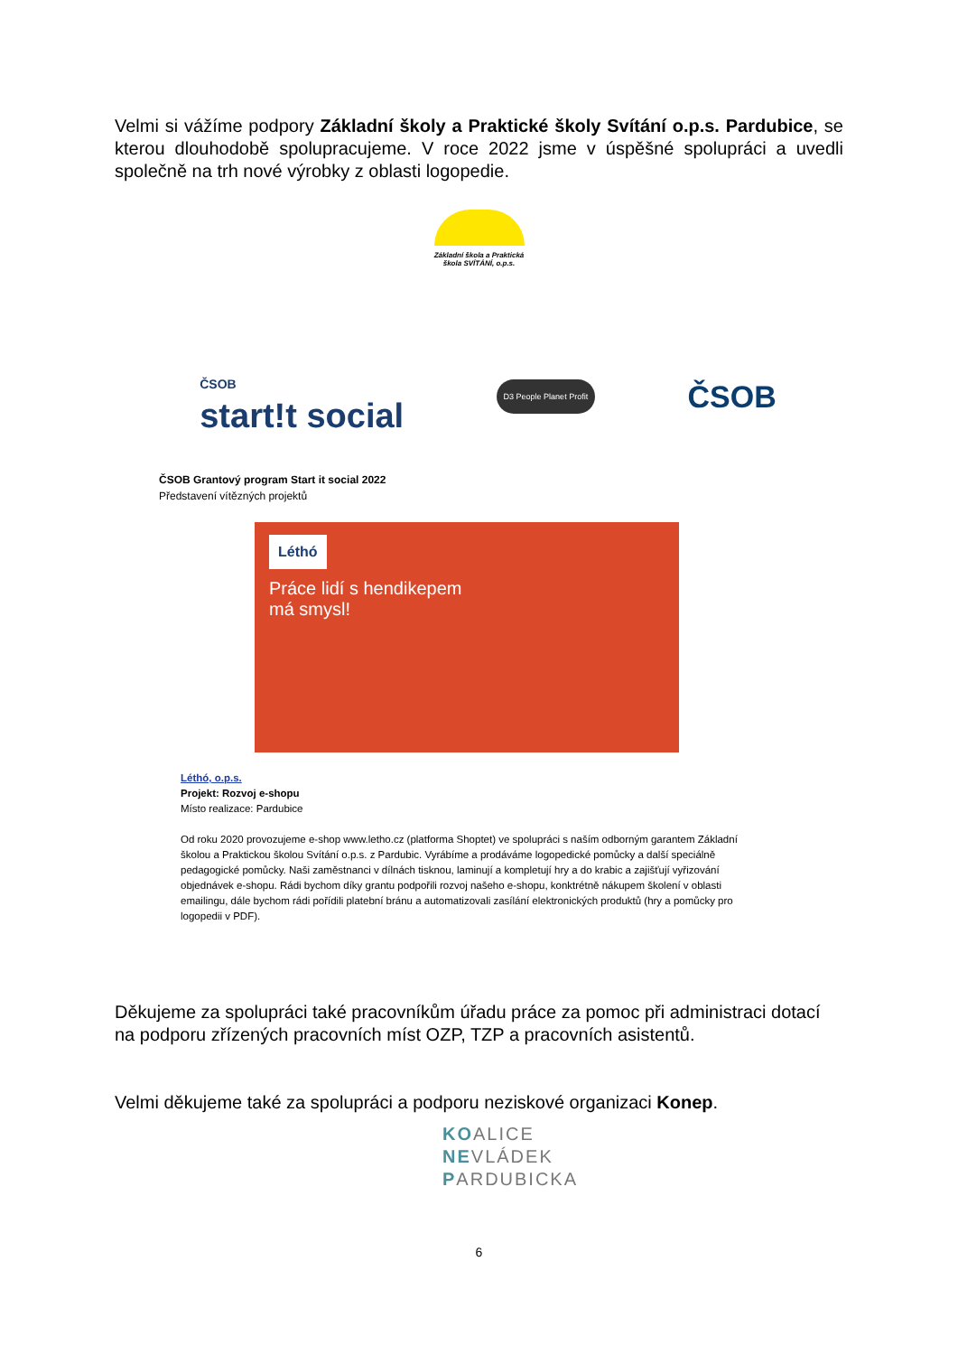Velmi si vážíme podpory Základní školy a Praktické školy Svítání o.p.s. Pardubice, se kterou dlouhodobě spolupracujeme. V roce 2022 jsme v úspěšné spolupráci a uvedli společně na trh nové výrobky z oblasti logopedie.
Základní škola a Praktická
škola SVÍTÁNÍ, o.p.s.
ČSOB
start!t social
D3 People Planet Profit
ČSOB
ČSOB Grantový program Start it social 2022
Představení vítězných projektů
Léthó
Práce lidí s hendikepem
má smysl!
Léthó, o.p.s.
Projekt: Rozvoj e-shopu
Místo realizace: Pardubice
Od roku 2020 provozujeme e-shop www.letho.cz (platforma Shoptet) ve spolupráci s naším odborným garantem Základní školou a Praktickou školou Svítání o.p.s. z Pardubic. Vyrábíme a prodáváme logopedické pomůcky a další speciálně pedagogické pomůcky. Naši zaměstnanci v dílnách tisknou, laminují a kompletují hry a do krabic a zajišťují vyřizování objednávek e-shopu. Rádi bychom díky grantu podpořili rozvoj našeho e-shopu, konktrétně nákupem školení v oblasti emailingu, dále bychom rádi pořídili platební bránu a automatizovali zasílání elektronických produktů (hry a pomůcky pro logopedii v PDF).
Děkujeme za spolupráci také pracovníkům úřadu práce za pomoc při administraci dotací na podporu zřízených pracovních míst OZP, TZP a pracovních asistentů.
Velmi děkujeme také za spolupráci a podporu neziskové organizaci Konep.
KOALICE
NEVLÁDEK
PARDUBICKA
6